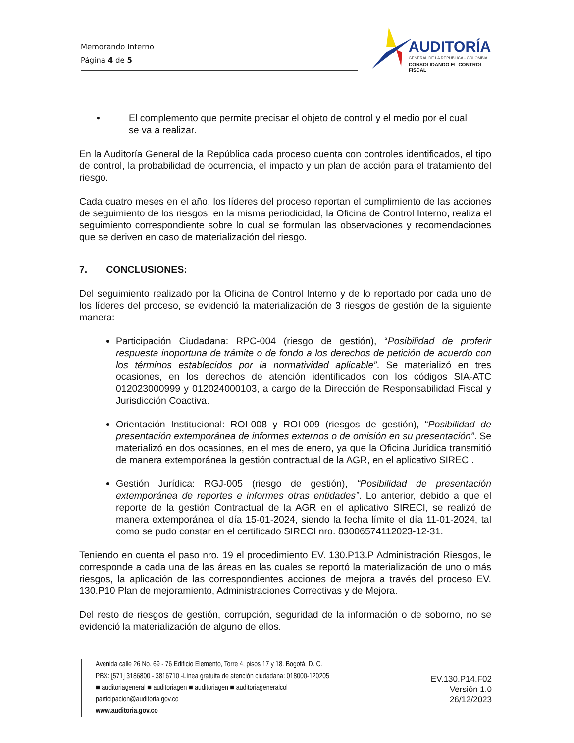Memorando Interno
Página 4 de 5
AUDITORÍA
GENERAL DE LA REPÚBLICA - COLOMBIA
CONSOLIDANDO EL CONTROL FISCAL
• El complemento que permite precisar el objeto de control y el medio por el cual
se va a realizar.
En la Auditoría General de la República cada proceso cuenta con controles identificados, el tipo de control, la probabilidad de ocurrencia, el impacto y un plan de acción para el tratamiento del riesgo.
Cada cuatro meses en el año, los líderes del proceso reportan el cumplimiento de las acciones de seguimiento de los riesgos, en la misma periodicidad, la Oficina de Control Interno, realiza el seguimiento correspondiente sobre lo cual se formulan las observaciones y recomendaciones que se deriven en caso de materialización del riesgo.
7. CONCLUSIONES:
Del seguimiento realizado por la Oficina de Control Interno y de lo reportado por cada uno de los líderes del proceso, se evidenció la materialización de 3 riesgos de gestión de la siguiente manera:
Participación Ciudadana: RPC-004 (riesgo de gestión), “Posibilidad de proferir respuesta inoportuna de trámite o de fondo a los derechos de petición de acuerdo con los términos establecidos por la normatividad aplicable”. Se materializó en tres ocasiones, en los derechos de atención identificados con los códigos SIA-ATC 012023000999 y 012024000103, a cargo de la Dirección de Responsabilidad Fiscal y Jurisdicción Coactiva.
Orientación Institucional: ROI-008 y ROI-009 (riesgos de gestión), “Posibilidad de presentación extemporánea de informes externos o de omisión en su presentación”. Se materializó en dos ocasiones, en el mes de enero, ya que la Oficina Jurídica transmitió de manera extemporánea la gestión contractual de la AGR, en el aplicativo SIRECI.
Gestión Jurídica: RGJ-005 (riesgo de gestión), “Posibilidad de presentación extemporánea de reportes e informes otras entidades”. Lo anterior, debido a que el reporte de la gestión Contractual de la AGR en el aplicativo SIRECI, se realizó de manera extemporánea el día 15-01-2024, siendo la fecha límite el día 11-01-2024, tal como se pudo constar en el certificado SIRECI nro. 83006574112023-12-31.
Teniendo en cuenta el paso nro. 19 el procedimiento EV. 130.P13.P Administración Riesgos, le corresponde a cada una de las áreas en las cuales se reportó la materialización de uno o más riesgos, la aplicación de las correspondientes acciones de mejora a través del proceso EV. 130.P10 Plan de mejoramiento, Administraciones Correctivas y de Mejora.
Del resto de riesgos de gestión, corrupción, seguridad de la información o de soborno, no se evidenció la materialización de alguno de ellos.
Avenida calle 26 No. 69 - 76 Edificio Elemento, Torre 4, pisos 17 y 18. Bogotá, D. C.
PBX: [571] 3186800 - 3816710 -Línea gratuita de atención ciudadana: 018000-120205
■ auditoriageneral ■ auditoriagen ■ auditoriagen ■ auditoriageneralcol
participacion@auditoria.gov.co
www.auditoria.gov.co
EV.130.P14.F02
Versión 1.0
26/12/2023